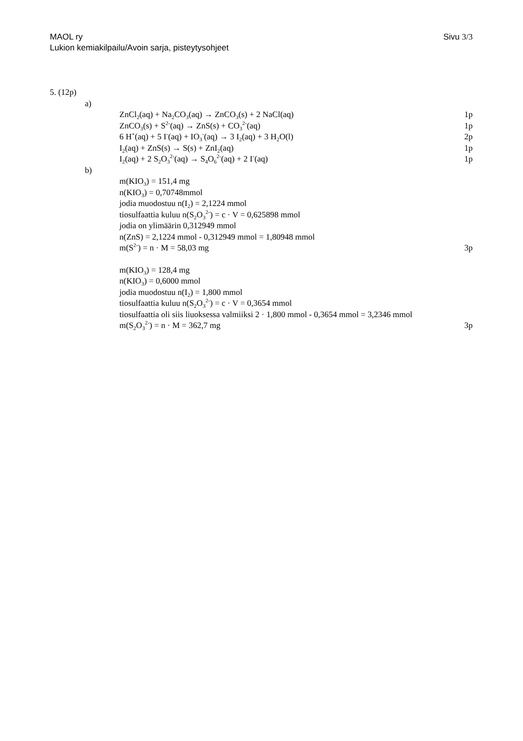Sivu 3/3 MAOL ry
Lukion kemiakilpailu/Avoin sarja, pisteytysohjeet
5. (12p)
a)
ZnCl<sub>2</sub>(aq) + Na<sub>2</sub>CO<sub>3</sub>(aq) → ZnCO<sub>3</sub>(s) + 2 NaCl(aq) 1p
ZnCO<sub>3</sub>(s) + S<sup>2-</sup>(aq) → ZnS(s) + CO<sub>3</sub><sup>2-</sup>(aq) 1p
6 H<sup>+</sup>(aq) + 5 I<sup>-</sup>(aq) + IO<sub>3</sub><sup>-</sup>(aq) → 3 I<sub>2</sub>(aq) + 3 H<sub>2</sub>O(l) 2p
I<sub>2</sub>(aq) + ZnS(s) → S(s) + ZnI<sub>2</sub>(aq) 1p
I<sub>2</sub>(aq) + 2 S<sub>2</sub>O<sub>3</sub><sup>2-</sup>(aq) → S<sub>4</sub>O<sub>6</sub><sup>2-</sup>(aq) + 2 I<sup>-</sup>(aq) 1p
b)
m(KIO<sub>3</sub>) = 151,4 mg
n(KIO<sub>3</sub>) = 0,70748mmol
jodia muodostuu n(I<sub>2</sub>) = 2,1224 mmol
tiosulfaattia kuluu n(S<sub>2</sub>O<sub>3</sub><sup>2-</sup>) = c · V = 0,625898 mmol
jodia on ylimäärin 0,312949 mmol
n(ZnS) = 2,1224 mmol - 0,312949 mmol = 1,80948 mmol
m(S<sup>2-</sup>) = n · M = 58,03 mg 3p
m(KIO<sub>3</sub>) = 128,4 mg
n(KIO<sub>3</sub>) = 0,6000 mmol
jodia muodostuu n(I<sub>2</sub>) = 1,800 mmol
tiosulfaattia kuluu n(S<sub>2</sub>O<sub>3</sub><sup>2-</sup>) = c · V = 0,3654 mmol
tiosulfaattia oli siis liuoksessa valmiiksi 2 · 1,800 mmol - 0,3654 mmol = 3,2346 mmol
m(S<sub>2</sub>O<sub>3</sub><sup>2-</sup>) = n · M = 362,7 mg 3p